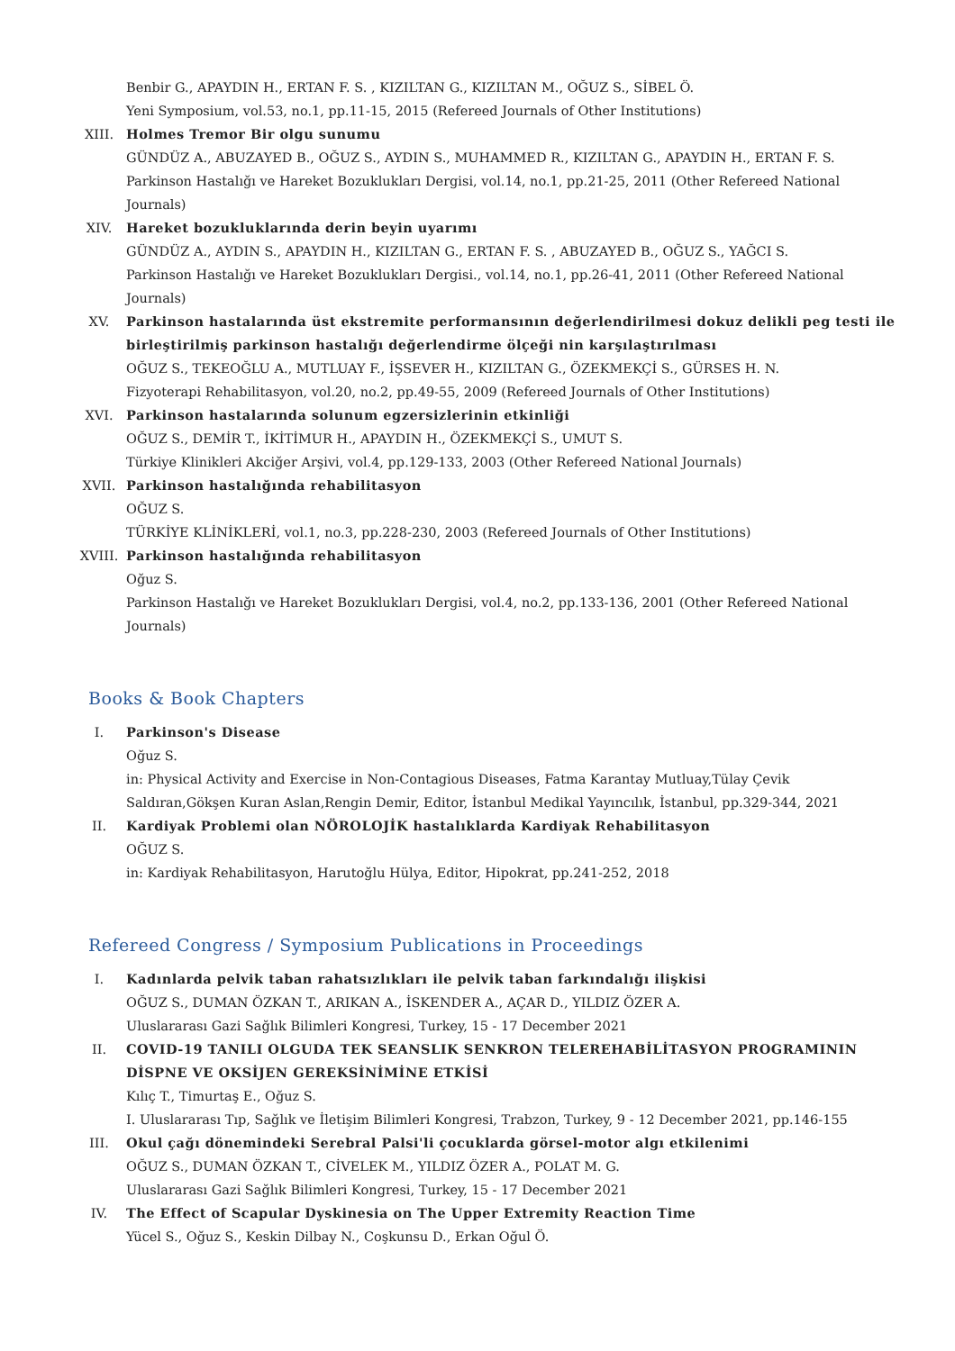Benbir G., APAYDIN H., ERTAN F. S. , KIZILTAN G., KIZILTAN M., OĞUZ S., SİBEL Ö.
Yeni Symposium, vol.53, no.1, pp.11-15, 2015 (Refereed Journals of Other Institutions)
XIII. Holmes Tremor Bir olgu sunumu
GÜNDÜZ A., ABUZAYED B., OĞUZ S., AYDIN S., MUHAMMED R., KIZILTAN G., APAYDIN H., ERTAN F. S.
Parkinson Hastalığı ve Hareket Bozuklukları Dergisi, vol.14, no.1, pp.21-25, 2011 (Other Refereed National Journals)
XIV. Hareket bozukluklarında derin beyin uyarımı
GÜNDÜZ A., AYDIN S., APAYDIN H., KIZILTAN G., ERTAN F. S. , ABUZAYED B., OĞUZ S., YAĞCI S.
Parkinson Hastalığı ve Hareket Bozuklukları Dergisi., vol.14, no.1, pp.26-41, 2011 (Other Refereed National Journals)
XV. Parkinson hastalarında üst ekstremite performansının değerlendirilmesi dokuz delikli peg testi ile birleştirilmiş parkinson hastalığı değerlendirme ölçeği nin karşılaştırılması
OĞUZ S., TEKEOĞLU A., MUTLUAY F., İŞSEVER H., KIZILTAN G., ÖZEKMEKÇİ S., GÜRSES H. N.
Fizyoterapi Rehabilitasyon, vol.20, no.2, pp.49-55, 2009 (Refereed Journals of Other Institutions)
XVI. Parkinson hastalarında solunum egzersizlerinin etkinliği
OĞUZ S., DEMİR T., İKİTİMUR H., APAYDIN H., ÖZEKMEKÇİ S., UMUT S.
Türkiye Klinikleri Akciğer Arşivi, vol.4, pp.129-133, 2003 (Other Refereed National Journals)
XVII. Parkinson hastalığında rehabilitasyon
OĞUZ S.
TÜRKİYE KLİNİKLERİ, vol.1, no.3, pp.228-230, 2003 (Refereed Journals of Other Institutions)
XVIII. Parkinson hastalığında rehabilitasyon
Oğuz S.
Parkinson Hastalığı ve Hareket Bozuklukları Dergisi, vol.4, no.2, pp.133-136, 2001 (Other Refereed National Journals)
Books & Book Chapters
I. Parkinson's Disease
Oğuz S.
in: Physical Activity and Exercise in Non-Contagious Diseases, Fatma Karantay Mutluay,Tülay Çevik Saldıran,Gökşen Kuran Aslan,Rengin Demir, Editor, İstanbul Medikal Yayıncılık, İstanbul, pp.329-344, 2021
II. Kardiyak Problemi olan NÖROLOJİK hastalıklarda Kardiyak Rehabilitasyon
OĞUZ S.
in: Kardiyak Rehabilitasyon, Harutoğlu Hülya, Editor, Hipokrat, pp.241-252, 2018
Refereed Congress / Symposium Publications in Proceedings
I. Kadınlarda pelvik taban rahatsızlıkları ile pelvik taban farkındalığı ilişkisi
OĞUZ S., DUMAN ÖZKAN T., ARIKAN A., İSKENDER A., AÇAR D., YILDIZ ÖZER A.
Uluslararası Gazi Sağlık Bilimleri Kongresi, Turkey, 15 - 17 December 2021
II. COVID-19 TANILI OLGUDA TEK SEANSLIK SENKRON TELEREHABİLİTASYON PROGRAMININ DİSPNE VE OKSİJEN GEREKSİNİMİNE ETKİSİ
Kılıç T., Timurtaş E., Oğuz S.
I. Uluslararası Tıp, Sağlık ve İletişim Bilimleri Kongresi, Trabzon, Turkey, 9 - 12 December 2021, pp.146-155
III. Okul çağı dönemindeki Serebral Palsi'li çocuklarda görsel-motor algı etkilenimi
OĞUZ S., DUMAN ÖZKAN T., CİVELEK M., YILDIZ ÖZER A., POLAT M. G.
Uluslararası Gazi Sağlık Bilimleri Kongresi, Turkey, 15 - 17 December 2021
IV. The Effect of Scapular Dyskinesia on The Upper Extremity Reaction Time
Yücel S., Oğuz S., Keskin Dilbay N., Coşkunsu D., Erkan Oğul Ö.